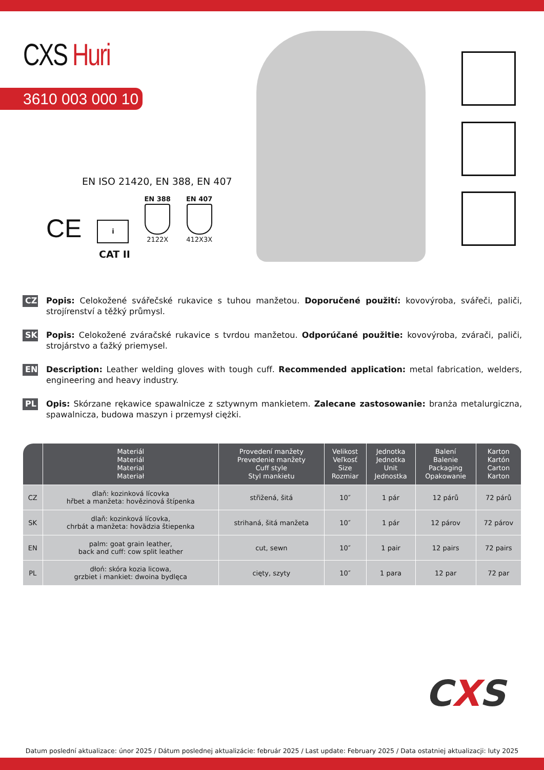CXS Huri
3610 003 000 10
EN ISO 21420, EN 388, EN 407
CE
i
EN 388
2122X
EN 407
412X3X
CAT II
CZ Popis: Celokožené svářečské rukavice s tuhou manžetou. Doporučené použití: kovovýroba, svářeči, paliči, strojírenství a těžký průmysl.
SK Popis: Celokožené zváračské rukavice s tvrdou manžetou. Odporúčané použitie: kovovýroba, zvárači, paliči, strojárstvo a ťažký priemysel.
EN Description: Leather welding gloves with tough cuff. Recommended application: metal fabrication, welders, engineering and heavy industry.
PL Opis: Skórzane rękawice spawalnicze z sztywnym mankietem. Zalecane zastosowanie: branża metalurgiczna, spawalnicza, budowa maszyn i przemysł ciężki.
| | Materiál Materiál Material Materiał | Provedení manžety Prevedenie manžety Cuff style Styl mankietu | Velikost Veľkosť Size Rozmiar | Jednotka Jednotka Unit Jednostka | Balení Balenie Packaging Opakowanie | Karton Kartón Carton Karton |
| --- | --- | --- | --- | --- | --- | --- |
| CZ | dlaň: kozinková lícovka hřbet a manžeta: hovězinová štípenka | střižená, šitá | 10″ | 1 pár | 12 párů | 72 párů |
| SK | dlaň: kozinková lícovka, chrbát a manžeta: hovädzia štiepenka | strihaná, šitá manžeta | 10″ | 1 pár | 12 párov | 72 párov |
| EN | palm: goat grain leather, back and cuff: cow split leather | cut, sewn | 10″ | 1 pair | 12 pairs | 72 pairs |
| PL | dłoń: skóra kozia licowa, grzbiet i mankiet: dwoina bydlęca | cięty, szyty | 10″ | 1 para | 12 par | 72 par |
CXS
Datum poslední aktualizace: únor 2025 / Dátum poslednej aktualizácie: február 2025 / Last update: February 2025 / Data ostatniej aktualizacji: luty 2025